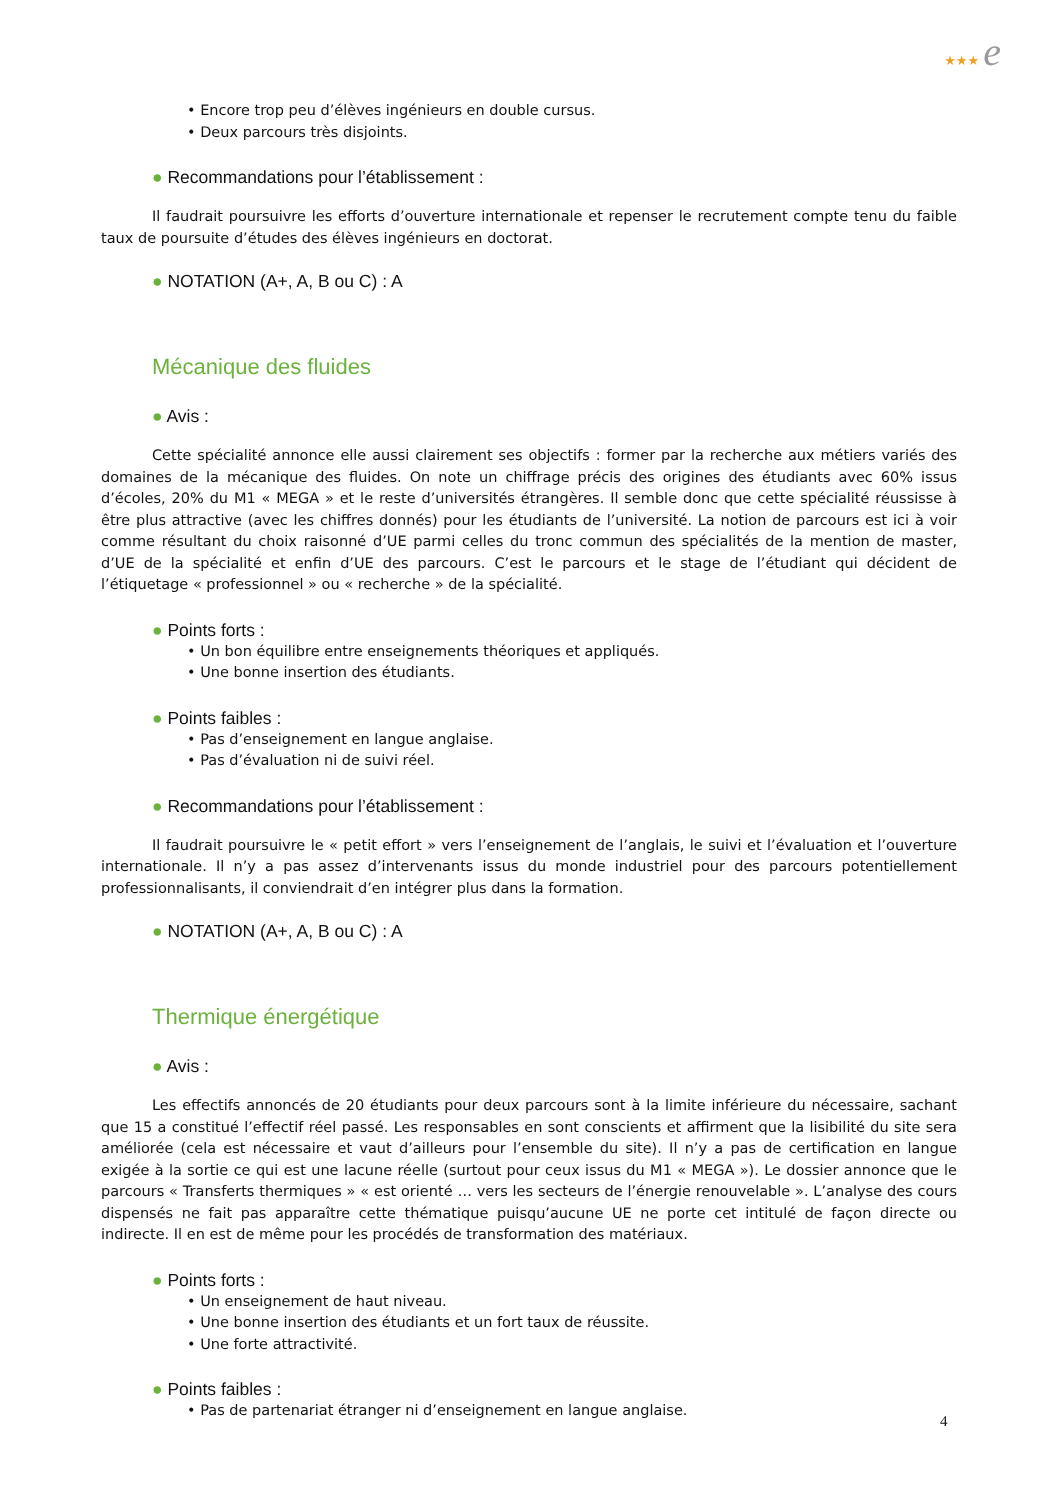★★★ e
• Encore trop peu d’élèves ingénieurs en double cursus.
• Deux parcours très disjoints.
● Recommandations pour l’établissement :
Il faudrait poursuivre les efforts d’ouverture internationale et repenser le recrutement compte tenu du faible taux de poursuite d’études des élèves ingénieurs en doctorat.
● NOTATION (A+, A, B ou C) : A
Mécanique des fluides
● Avis :
Cette spécialité annonce elle aussi clairement ses objectifs : former par la recherche aux métiers variés des domaines de la mécanique des fluides. On note un chiffrage précis des origines des étudiants avec 60% issus d’écoles, 20% du M1 « MEGA » et le reste d’universités étrangères. Il semble donc que cette spécialité réussisse à être plus attractive (avec les chiffres donnés) pour les étudiants de l’université. La notion de parcours est ici à voir comme résultant du choix raisonné d’UE parmi celles du tronc commun des spécialités de la mention de master, d’UE de la spécialité et enfin d’UE des parcours. C’est le parcours et le stage de l’étudiant qui décident de l’étiquetage « professionnel » ou « recherche » de la spécialité.
● Points forts :
• Un bon équilibre entre enseignements théoriques et appliqués.
• Une bonne insertion des étudiants.
● Points faibles :
• Pas d’enseignement en langue anglaise.
• Pas d’évaluation ni de suivi réel.
● Recommandations pour l’établissement :
Il faudrait poursuivre le « petit effort » vers l’enseignement de l’anglais, le suivi et l’évaluation et l’ouverture internationale. Il n’y a pas assez d’intervenants issus du monde industriel pour des parcours potentiellement professionnalisants, il conviendrait d’en intégrer plus dans la formation.
● NOTATION (A+, A, B ou C) : A
Thermique énergétique
● Avis :
Les effectifs annoncés de 20 étudiants pour deux parcours sont à la limite inférieure du nécessaire, sachant que 15 a constitué l’effectif réel passé. Les responsables en sont conscients et affirment que la lisibilité du site sera améliorée (cela est nécessaire et vaut d’ailleurs pour l’ensemble du site). Il n’y a pas de certification en langue exigée à la sortie ce qui est une lacune réelle (surtout pour ceux issus du M1 « MEGA »). Le dossier annonce que le parcours « Transferts thermiques » « est orienté … vers les secteurs de l’énergie renouvelable ». L’analyse des cours dispensés ne fait pas apparaître cette thématique puisqu’aucune UE ne porte cet intitulé de façon directe ou indirecte. Il en est de même pour les procédés de transformation des matériaux.
● Points forts :
• Un enseignement de haut niveau.
• Une bonne insertion des étudiants et un fort taux de réussite.
• Une forte attractivité.
● Points faibles :
• Pas de partenariat étranger ni d’enseignement en langue anglaise.
4